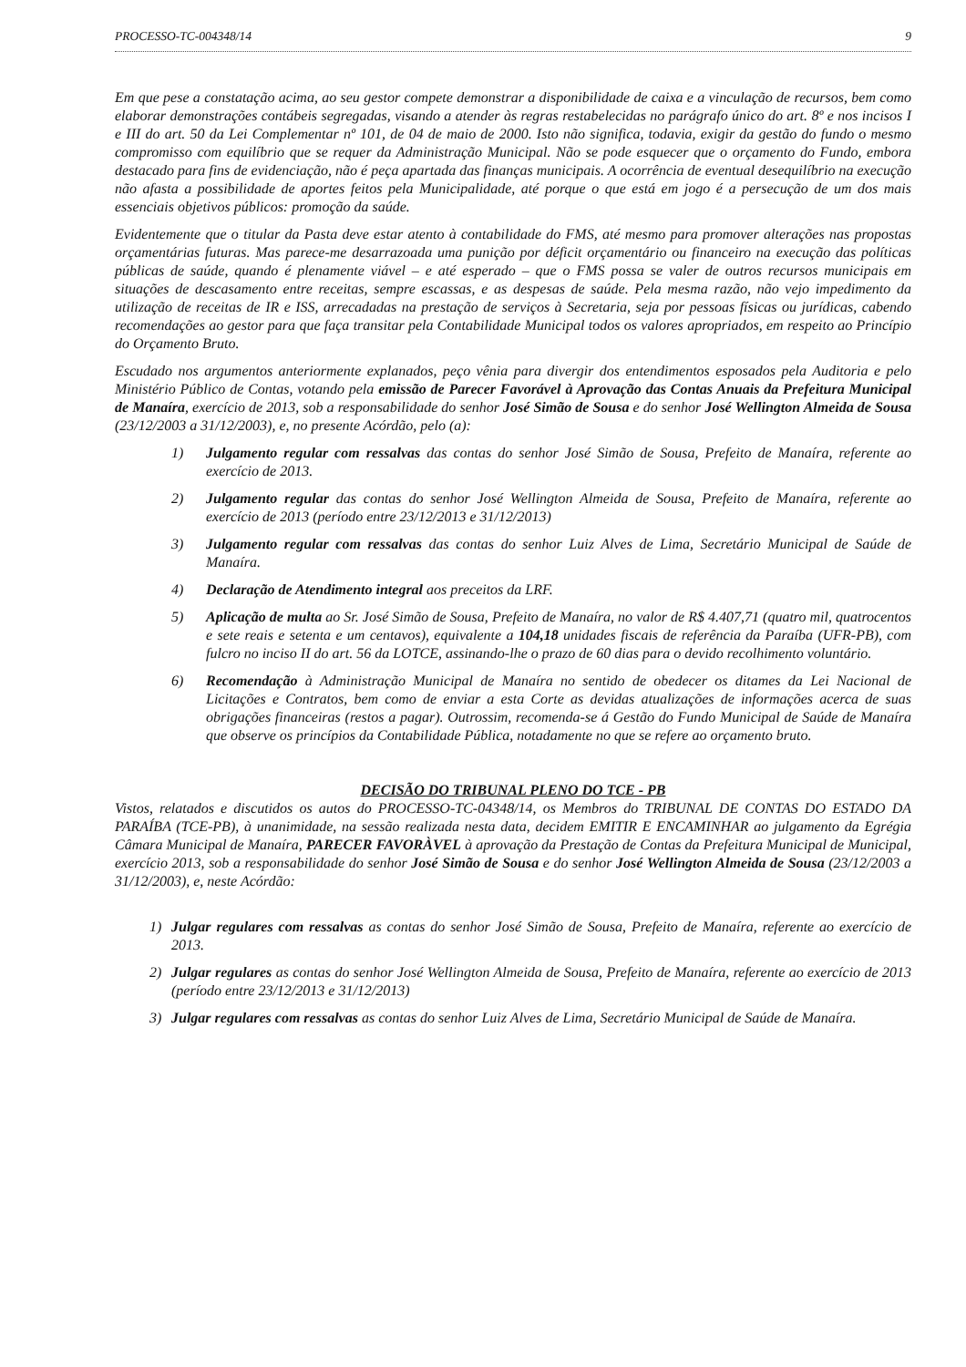PROCESSO-TC-004348/14 9
Em que pese a constatação acima, ao seu gestor compete demonstrar a disponibilidade de caixa e a vinculação de recursos, bem como elaborar demonstrações contábeis segregadas, visando a atender às regras restabelecidas no parágrafo único do art. 8º e nos incisos I e III do art. 50 da Lei Complementar nº 101, de 04 de maio de 2000. Isto não significa, todavia, exigir da gestão do fundo o mesmo compromisso com equilíbrio que se requer da Administração Municipal. Não se pode esquecer que o orçamento do Fundo, embora destacado para fins de evidenciação, não é peça apartada das finanças municipais. A ocorrência de eventual desequilíbrio na execução não afasta a possibilidade de aportes feitos pela Municipalidade, até porque o que está em jogo é a persecução de um dos mais essenciais objetivos públicos: promoção da saúde.
Evidentemente que o titular da Pasta deve estar atento à contabilidade do FMS, até mesmo para promover alterações nas propostas orçamentárias futuras. Mas parece-me desarrazoada uma punição por déficit orçamentário ou financeiro na execução das políticas públicas de saúde, quando é plenamente viável – e até esperado – que o FMS possa se valer de outros recursos municipais em situações de descasamento entre receitas, sempre escassas, e as despesas de saúde. Pela mesma razão, não vejo impedimento da utilização de receitas de IR e ISS, arrecadadas na prestação de serviços à Secretaria, seja por pessoas físicas ou jurídicas, cabendo recomendações ao gestor para que faça transitar pela Contabilidade Municipal todos os valores apropriados, em respeito ao Princípio do Orçamento Bruto.
Escudado nos argumentos anteriormente explanados, peço vênia para divergir dos entendimentos esposados pela Auditoria e pelo Ministério Público de Contas, votando pela emissão de Parecer Favorável à Aprovação das Contas Anuais da Prefeitura Municipal de Manaíra, exercício de 2013, sob a responsabilidade do senhor José Simão de Sousa e do senhor José Wellington Almeida de Sousa (23/12/2003 a 31/12/2003), e, no presente Acórdão, pelo (a):
1) Julgamento regular com ressalvas das contas do senhor José Simão de Sousa, Prefeito de Manaíra, referente ao exercício de 2013.
2) Julgamento regular das contas do senhor José Wellington Almeida de Sousa, Prefeito de Manaíra, referente ao exercício de 2013 (período entre 23/12/2013 e 31/12/2013)
3) Julgamento regular com ressalvas das contas do senhor Luiz Alves de Lima, Secretário Municipal de Saúde de Manaíra.
4) Declaração de Atendimento integral aos preceitos da LRF.
5) Aplicação de multa ao Sr. José Simão de Sousa, Prefeito de Manaíra, no valor de R$ 4.407,71 (quatro mil, quatrocentos e sete reais e setenta e um centavos), equivalente a 104,18 unidades fiscais de referência da Paraíba (UFR-PB), com fulcro no inciso II do art. 56 da LOTCE, assinando-lhe o prazo de 60 dias para o devido recolhimento voluntário.
6) Recomendação à Administração Municipal de Manaíra no sentido de obedecer os ditames da Lei Nacional de Licitações e Contratos, bem como de enviar a esta Corte as devidas atualizações de informações acerca de suas obrigações financeiras (restos a pagar). Outrossim, recomenda-se á Gestão do Fundo Municipal de Saúde de Manaíra que observe os princípios da Contabilidade Pública, notadamente no que se refere ao orçamento bruto.
DECISÃO DO TRIBUNAL PLENO DO TCE - PB
Vistos, relatados e discutidos os autos do PROCESSO-TC-04348/14, os Membros do TRIBUNAL DE CONTAS DO ESTADO DA PARAÍBA (TCE-PB), à unanimidade, na sessão realizada nesta data, decidem EMITIR E ENCAMINHAR ao julgamento da Egrégia Câmara Municipal de Manaíra, PARECER FAVORÀVEL à aprovação da Prestação de Contas da Prefeitura Municipal de Municipal, exercício 2013, sob a responsabilidade do senhor José Simão de Sousa e do senhor José Wellington Almeida de Sousa (23/12/2003 a 31/12/2003), e, neste Acórdão:
1) Julgar regulares com ressalvas as contas do senhor José Simão de Sousa, Prefeito de Manaíra, referente ao exercício de 2013.
2) Julgar regulares as contas do senhor José Wellington Almeida de Sousa, Prefeito de Manaíra, referente ao exercício de 2013 (período entre 23/12/2013 e 31/12/2013)
3) Julgar regulares com ressalvas as contas do senhor Luiz Alves de Lima, Secretário Municipal de Saúde de Manaíra.